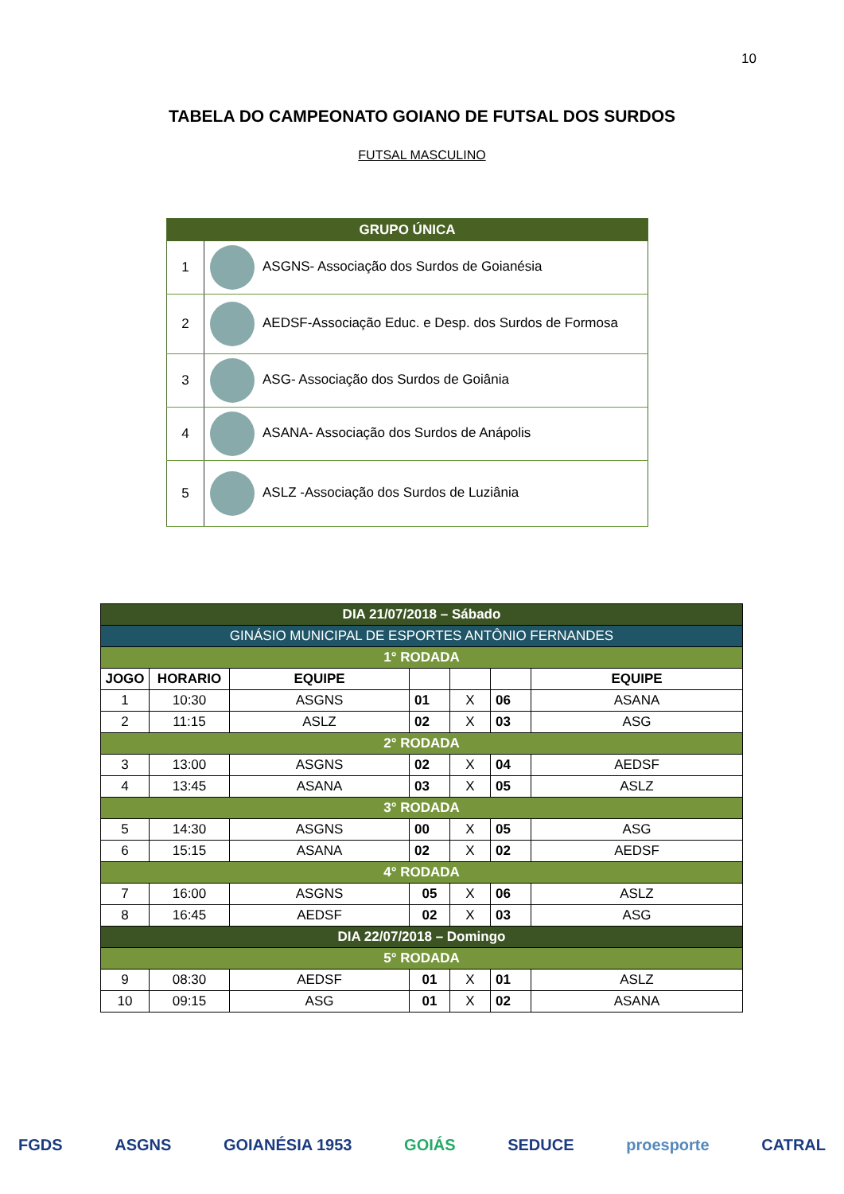10
TABELA DO CAMPEONATO GOIANO DE FUTSAL DOS SURDOS
FUTSAL MASCULINO
| GRUPO ÚNICA | |
| --- | --- |
| 1 | ASGNS- Associação dos Surdos de Goianésia |
| 2 | AEDSF-Associação Educ. e Desp. dos Surdos de Formosa |
| 3 | ASG- Associação dos Surdos de Goiânia |
| 4 | ASANA- Associação dos Surdos de Anápolis |
| 5 | ASLZ -Associação dos Surdos de Luziânia |
| DIA 21/07/2018 – Sábado | | | | | | |
| GINÁSIO MUNICIPAL DE ESPORTES ANTÔNIO FERNANDES | | | | | | |
| 1° RODADA | | | | | | |
| JOGO | HORARIO | EQUIPE | | | | EQUIPE |
| 1 | 10:30 | ASGNS | 01 | X | 06 | ASANA |
| 2 | 11:15 | ASLZ | 02 | X | 03 | ASG |
| 2° RODADA | | | | | | |
| 3 | 13:00 | ASGNS | 02 | X | 04 | AEDSF |
| 4 | 13:45 | ASANA | 03 | X | 05 | ASLZ |
| 3° RODADA | | | | | | |
| 5 | 14:30 | ASGNS | 00 | X | 05 | ASG |
| 6 | 15:15 | ASANA | 02 | X | 02 | AEDSF |
| 4° RODADA | | | | | | |
| 7 | 16:00 | ASGNS | 05 | X | 06 | ASLZ |
| 8 | 16:45 | AEDSF | 02 | X | 03 | ASG |
| DIA 22/07/2018 – Domingo | | | | | | |
| 5° RODADA | | | | | | |
| 9 | 08:30 | AEDSF | 01 | X | 01 | ASLZ |
| 10 | 09:15 | ASG | 01 | X | 02 | ASANA |
FGDS ASGNS GOIANÉSIA 1953 GOIÁS SEDUCE proesporte CATRAL